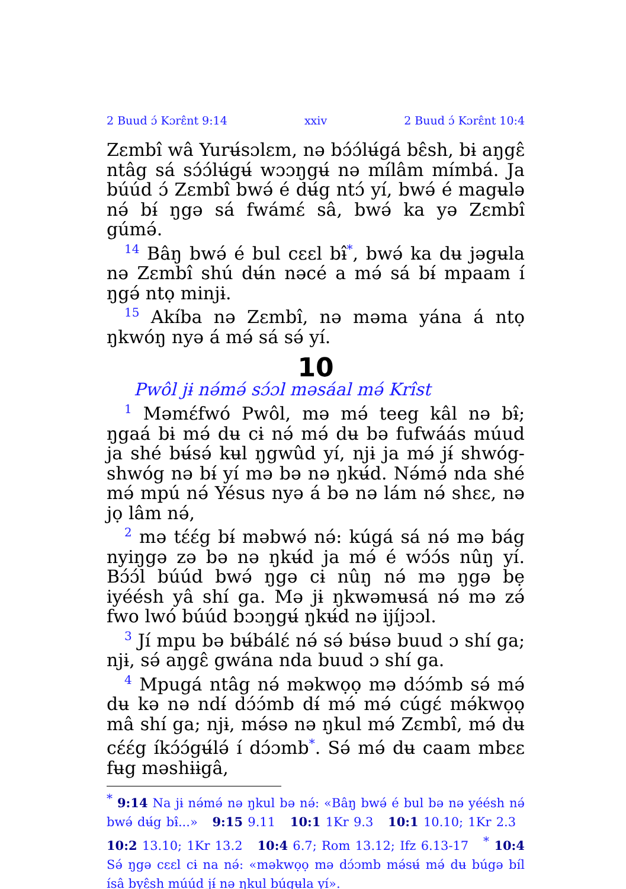2 Buud ɔ́ Kɔrɛ̂nt 9:14 xxiv 2 Buud ɔ́ Kɔrɛ̂nt 10:4
Zɛmbî wâ Yurʉ́sɔlɛm, nə bɔ́ɔ́lʉ́gá bɛ̂sh, bɨ aŋgɛ̂ ntâg sá sɔ́ɔ́lʉ́gʉ́ wɔɔŋgʉ́ nə mílâm mímbá. Ja búúd ɔ́ Zɛmbî bwə́ é dʉ́g ntɔ́ yí, bwə́ é magʉlə nə́ bɨ́ ŋgə sá fwámɛ́ sâ, bwə́ ka yə Zɛmbî gúmə́.
<sup>14</sup> Bâŋ bwə́ é bul cɛɛl bɨ̂<sup>*</sup>, bwə́ ka dʉ jəgʉla nə Zɛmbî shú dʉ́n nəcé a mə́ sá bɨ́ mpaam í ŋgə́ ntọ minjɨ.
<sup>15</sup> Akíba nə Zɛmbî, nə məma yána á ntọ ŋkwóŋ nyə á mə́ sá sə́ yí.
10
Pwôl jɨ nə́mə́ sɔ́ɔl məsáal mə́ Krîst
<sup>1</sup> Məmɛ́fwó Pwôl, mə mə́ teeg kâl nə bɨ̂; ŋgaá bɨ mə́ dʉ cɨ nə́ mə́ dʉ bə fufwáás múud ja shé bʉ́sə́ kʉl ŋgwûd yí, njɨ ja mə́ jɨ́ shwóg-shwóg nə bɨ́ yí mə bə nə ŋkʉ́d. Nə́mə́ nda shé mə́ mpú nə́ Yésus nyə á bə nə lám nə́ shɛɛ, nə jọ lâm nə́,
<sup>2</sup> mə tɛ́ɛ́g bɨ́ məbwə́ nə́: kúgá sá nə́ mə bág nyiŋgə zə bə nə ŋkʉ́d ja mə́ é wɔ́ɔ́s nûŋ yí. Bɔ́ɔ́l búúd bwə́ ŋgə cɨ nûŋ nə́ mə ŋgə bẹ iyéésh yâ shí ga. Mə jɨ ŋkwəmʉsá nə́ mə zə́ fwo lwó búúd bɔɔŋgʉ́ ŋkʉ́d nə ijíjɔɔl.
<sup>3</sup> Jí mpu bə bʉ́bálɛ́ nə́ sə́ bʉ́sə buud ɔ shí ga; njɨ, sə́ aŋgɛ̂ gwána nda buud ɔ shí ga.
<sup>4</sup> Mpugá ntâg nə́ məkwọọ mə dɔ́ɔ́mb sə́ mə́ dʉ kə nə ndɨ́ dɔ́ɔ́mb dɨ́ mə́ mə́ cúgɛ́ mə́kwọọ mâ shí ga; njɨ, mə́sə nə ŋkul mə́ Zɛmbî, mə́ dʉ cɛ́ɛ́g íkɔ́ɔ́gʉ́lə́ í dɔ́ɔmb<sup>*</sup>. Sə́ mə́ dʉ caam mbɛɛ fʉg məshɨɨgâ,
<sup>*</sup> 9:14 Na jɨ nə́mə́ nə ŋkul bə nə́: «Bâŋ bwə́ é bul bə nə yéésh nə́ bwə́ dʉ́g bɨ̂...» 9:15 9.11 10:1 1Kr 9.3 10:1 10.10; 1Kr 2.3 10:2 13.10; 1Kr 13.2 10:4 6.7; Rom 13.12; Ifz 6.13-17 <sup>*</sup> 10:4 Sə́ ŋgə cɛɛl cɨ na nə́: «məkwọọ mə dɔ́ɔmb mə́sʉ́ mə́ dʉ búgə bíl ísâ byɛ̂sh múúd jɨ́ nə ŋkul búgʉla yí».